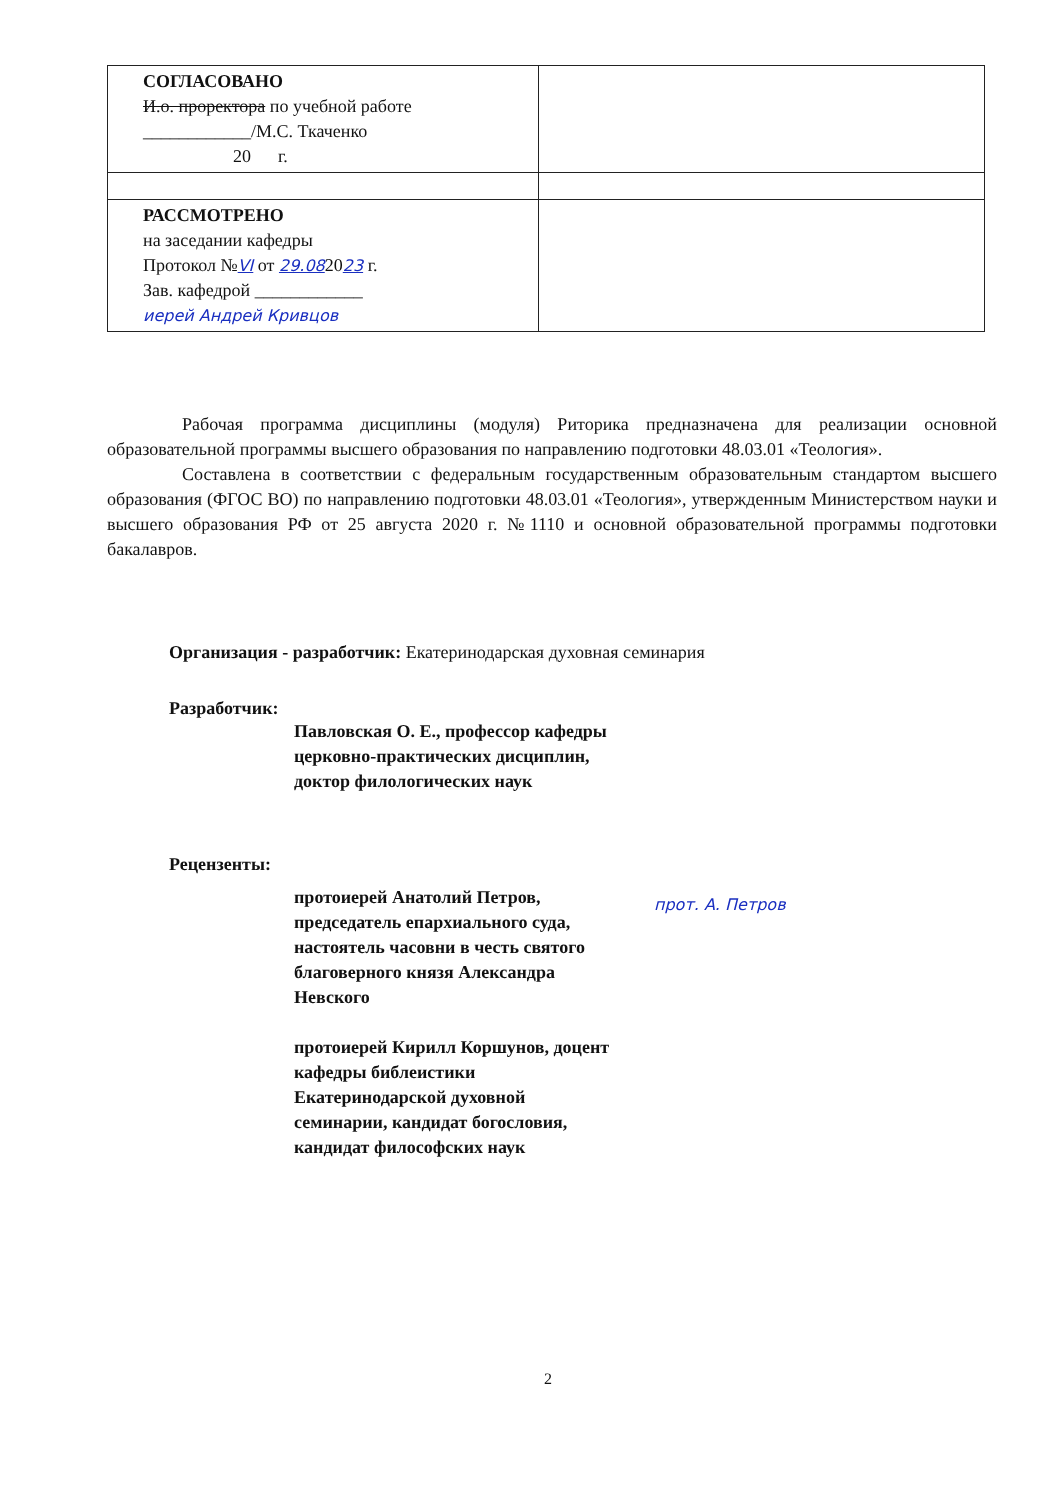| СОГЛАСОВАНО И.о. проректора по учебной работе ____________/М.С. Ткаченко 20 г. | |
| РАССМОТРЕНО на заседании кафедры Протокол № VI от 29.08 20 23 г. Зав. кафедрой ____________ иерей Андрей Кривцов | |
Рабочая программа дисциплины (модуля) Риторика предназначена для реализации основной образовательной программы высшего образования по направлению подготовки 48.03.01 «Теология».
Составлена в соответствии с федеральным государственным образовательным стандартом высшего образования (ФГОС ВО) по направлению подготовки 48.03.01 «Теология», утвержденным Министерством науки и высшего образования РФ от 25 августа 2020 г. №1110 и основной образовательной программы подготовки бакалавров.
Организация - разработчик: Екатеринодарская духовная семинария
Разработчик:
Павловская О. Е., профессор кафедры
церковно-практических дисциплин, доктор филологических наук
Рецензенты:
протоиерей Анатолий Петров, председатель епархиального суда, настоятель часовни в честь святого благоверного князя Александра Невского
протоиерей Кирилл Коршунов, доцент кафедры библеистики Екатеринодарской духовной семинарии, кандидат богословия, кандидат философских наук
прот. А. Петров
2